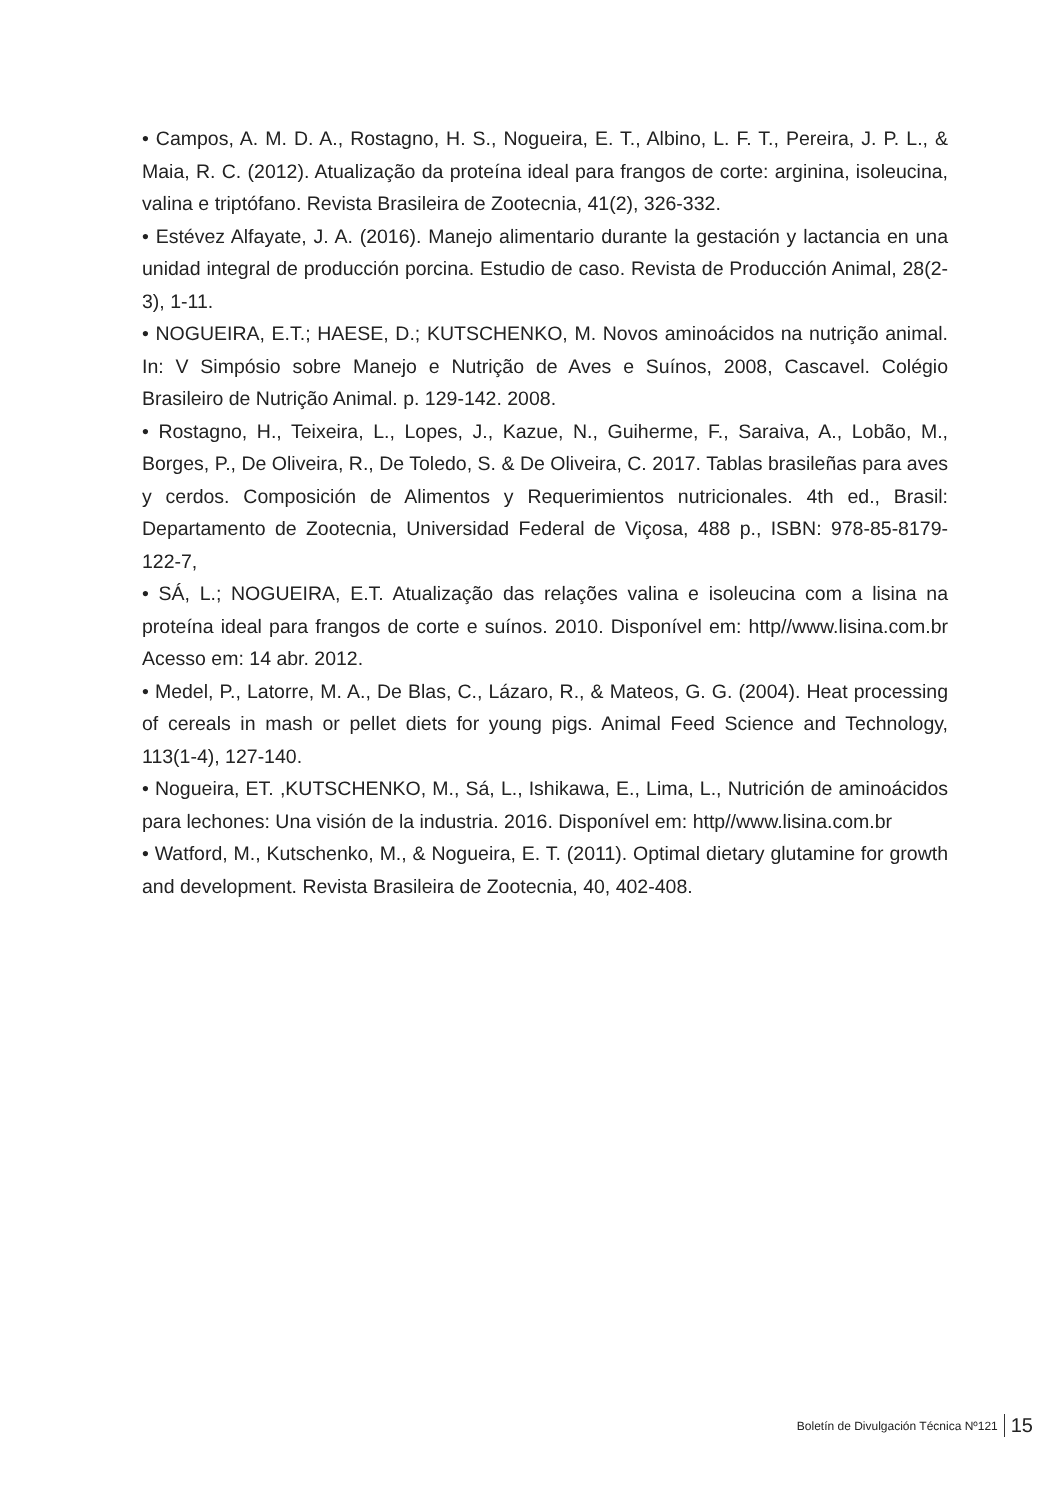• Campos, A. M. D. A., Rostagno, H. S., Nogueira, E. T., Albino, L. F. T., Pereira, J. P. L., & Maia, R. C. (2012). Atualização da proteína ideal para frangos de corte: arginina, isoleucina, valina e triptófano. Revista Brasileira de Zootecnia, 41(2), 326-332.
• Estévez Alfayate, J. A. (2016). Manejo alimentario durante la gestación y lactancia en una unidad integral de producción porcina. Estudio de caso. Revista de Producción Animal, 28(2-3), 1-11.
• NOGUEIRA, E.T.; HAESE, D.; KUTSCHENKO, M. Novos aminoácidos na nutrição animal. In: V Simpósio sobre Manejo e Nutrição de Aves e Suínos, 2008, Cascavel. Colégio Brasileiro de Nutrição Animal. p. 129-142. 2008.
• Rostagno, H., Teixeira, L., Lopes, J., Kazue, N., Guiherme, F., Saraiva, A., Lobão, M., Borges, P., De Oliveira, R., De Toledo, S. & De Oliveira, C. 2017. Tablas brasileñas para aves y cerdos. Composición de Alimentos y Requerimientos nutricionales. 4th ed., Brasil: Departamento de Zootecnia, Universidad Federal de Viçosa, 488 p., ISBN: 978-85-8179-122-7,
• SÁ, L.; NOGUEIRA, E.T. Atualização das relações valina e isoleucina com a lisina na proteína ideal para frangos de corte e suínos. 2010. Disponível em: http//www.lisina.com.br Acesso em: 14 abr. 2012.
• Medel, P., Latorre, M. A., De Blas, C., Lázaro, R., & Mateos, G. G. (2004). Heat processing of cereals in mash or pellet diets for young pigs. Animal Feed Science and Technology, 113(1-4), 127-140.
• Nogueira, ET. ,KUTSCHENKO, M., Sá, L., Ishikawa, E., Lima, L., Nutrición de aminoácidos para lechones: Una visión de la industria. 2016. Disponível em: http//www.lisina.com.br
• Watford, M., Kutschenko, M., & Nogueira, E. T. (2011). Optimal dietary glutamine for growth and development. Revista Brasileira de Zootecnia, 40, 402-408.
Boletín de Divulgación Técnica Nº121 15